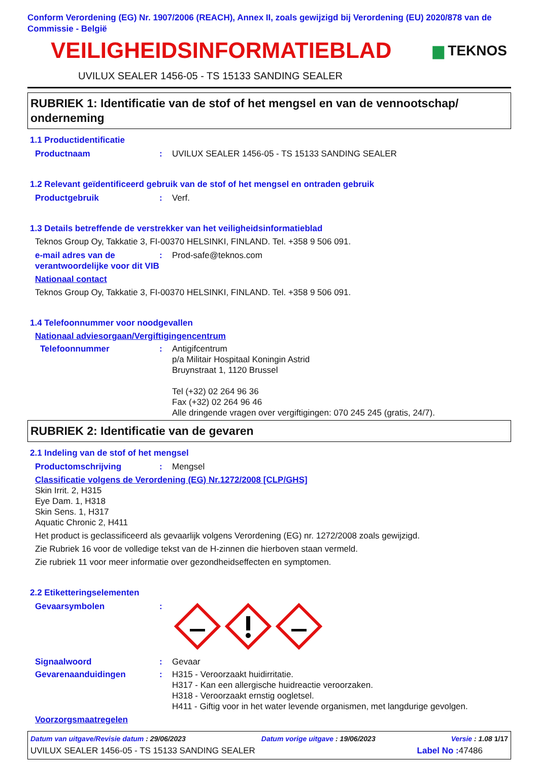Conform Verordening (EG) Nr. 1907/2006 (REACH), Annex II, zoals gewijzigd bij Verordening (EU) 2020/878 van de Commissie - België
VEILIGHEIDSINFORMATIEBLAD
▆ TEKNOS
UVILUX SEALER 1456-05 - TS 15133 SANDING SEALER
RUBRIEK 1: Identificatie van de stof of het mengsel en van de vennootschap/ onderneming
1.1 Productidentificatie
Productnaam: UVILUX SEALER 1456-05 - TS 15133 SANDING SEALER
1.2 Relevant geïdentificeerd gebruik van de stof of het mengsel en ontraden gebruik
Productgebruik: Verf.
1.3 Details betreffende de verstrekker van het veiligheidsinformatieblad
Teknos Group Oy, Takkatie 3, FI-00370 HELSINKI, FINLAND. Tel. +358 9 506 091.
e-mail adres van de verantwoordelijke voor dit VIB: Prod-safe@teknos.com
Nationaal contact
Teknos Group Oy, Takkatie 3, FI-00370 HELSINKI, FINLAND. Tel. +358 9 506 091.
1.4 Telefoonnummer voor noodgevallen
Nationaal adviesorgaan/Vergiftigingencentrum
Telefoonnummer: Antigifcentrum
p/a Militair Hospitaal Koningin Astrid
Bruynstraat 1, 1120 Brussel
Tel (+32) 02 264 96 36
Fax (+32) 02 264 96 46
Alle dringende vragen over vergiftigingen: 070 245 245 (gratis, 24/7).
RUBRIEK 2: Identificatie van de gevaren
2.1 Indeling van de stof of het mengsel
Productomschrijving: Mengsel
Classificatie volgens de Verordening (EG) Nr.1272/2008 [CLP/GHS]
Skin Irrit. 2, H315
Eye Dam. 1, H318
Skin Sens. 1, H317
Aquatic Chronic 2, H411
Het product is geclassificeerd als gevaarlijk volgens Verordening (EG) nr. 1272/2008 zoals gewijzigd.
Zie Rubriek 16 voor de volledige tekst van de H-zinnen die hierboven staan vermeld.
Zie rubriek 11 voor meer informatie over gezondheidseffecten en symptomen.
2.2 Etiketteringselementen
Gevaarsymbolen:
Signaalwoord: Gevaar
Gevarenaanduidingen: H315 - Veroorzaakt huidirritatie.
H317 - Kan een allergische huidreactie veroorzaken.
H318 - Veroorzaakt ernstig oogletsel.
H411 - Giftig voor in het water levende organismen, met langdurige gevolgen.
Voorzorgsmaatregelen
Datum van uitgave/Revisie datum : 29/06/2023 Datum vorige uitgave : 19/06/2023 Versie : 1.08 1/17
UVILUX SEALER 1456-05 - TS 15133 SANDING SEALER Label No : 47486